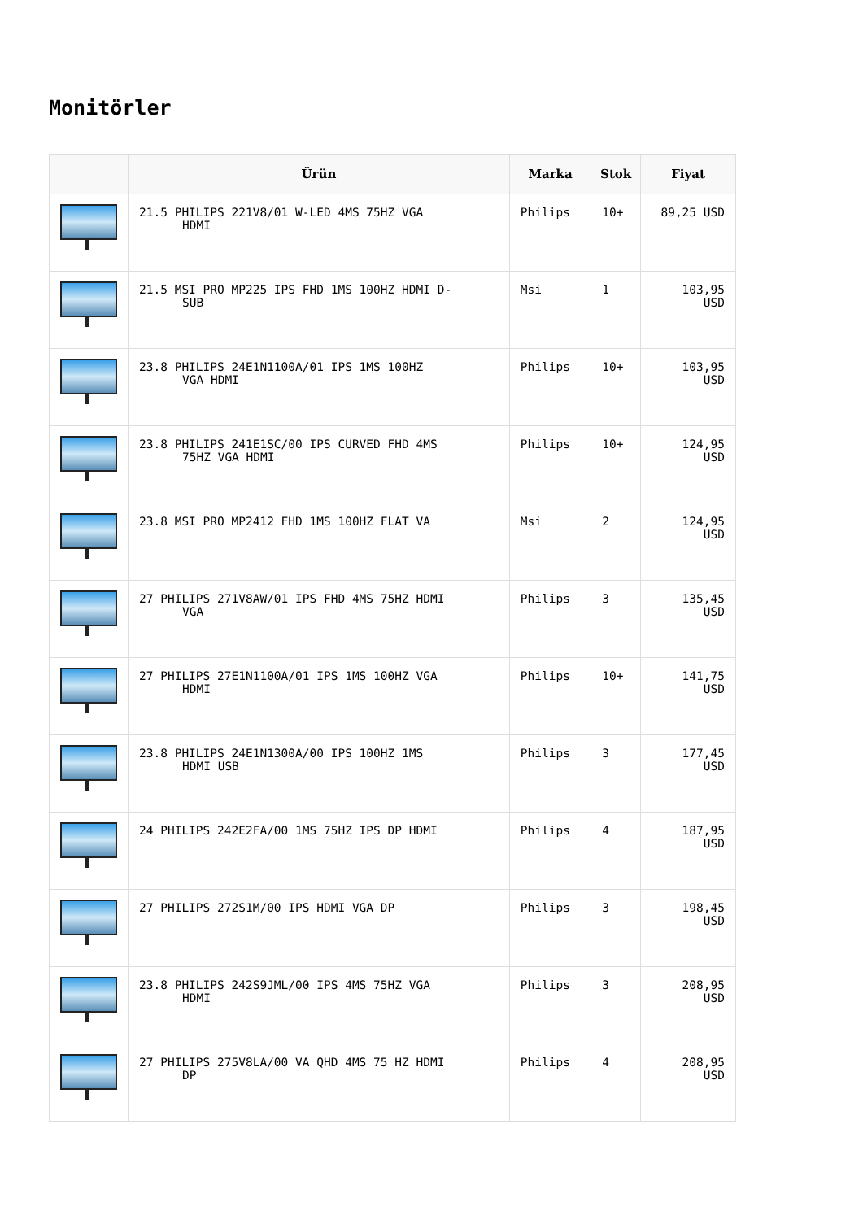Monitörler
| | Ürün | Marka | Stok | Fiyat |
| --- | --- | --- | --- | --- |
| | 21.5 PHILIPS 221V8/01 W-LED 4MS 75HZ VGA HDMI | Philips | 10+ | 89,25 USD |
| | 21.5 MSI PRO MP225 IPS FHD 1MS 100HZ HDMI D- SUB | Msi | 1 | 103,95 USD |
| | 23.8 PHILIPS 24E1N1100A/01 IPS 1MS 100HZ VGA HDMI | Philips | 10+ | 103,95 USD |
| | 23.8 PHILIPS 241E1SC/00 IPS CURVED FHD 4MS 75HZ VGA HDMI | Philips | 10+ | 124,95 USD |
| | 23.8 MSI PRO MP2412 FHD 1MS 100HZ FLAT VA | Msi | 2 | 124,95 USD |
| | 27 PHILIPS 271V8AW/01 IPS FHD 4MS 75HZ HDMI VGA | Philips | 3 | 135,45 USD |
| | 27 PHILIPS 27E1N1100A/01 IPS 1MS 100HZ VGA HDMI | Philips | 10+ | 141,75 USD |
| | 23.8 PHILIPS 24E1N1300A/00 IPS 100HZ 1MS HDMI USB | Philips | 3 | 177,45 USD |
| | 24 PHILIPS 242E2FA/00 1MS 75HZ IPS DP HDMI | Philips | 4 | 187,95 USD |
| | 27 PHILIPS 272S1M/00 IPS HDMI VGA DP | Philips | 3 | 198,45 USD |
| | 23.8 PHILIPS 242S9JML/00 IPS 4MS 75HZ VGA HDMI | Philips | 3 | 208,95 USD |
| | 27 PHILIPS 275V8LA/00 VA QHD 4MS 75 HZ HDMI DP | Philips | 4 | 208,95 USD |